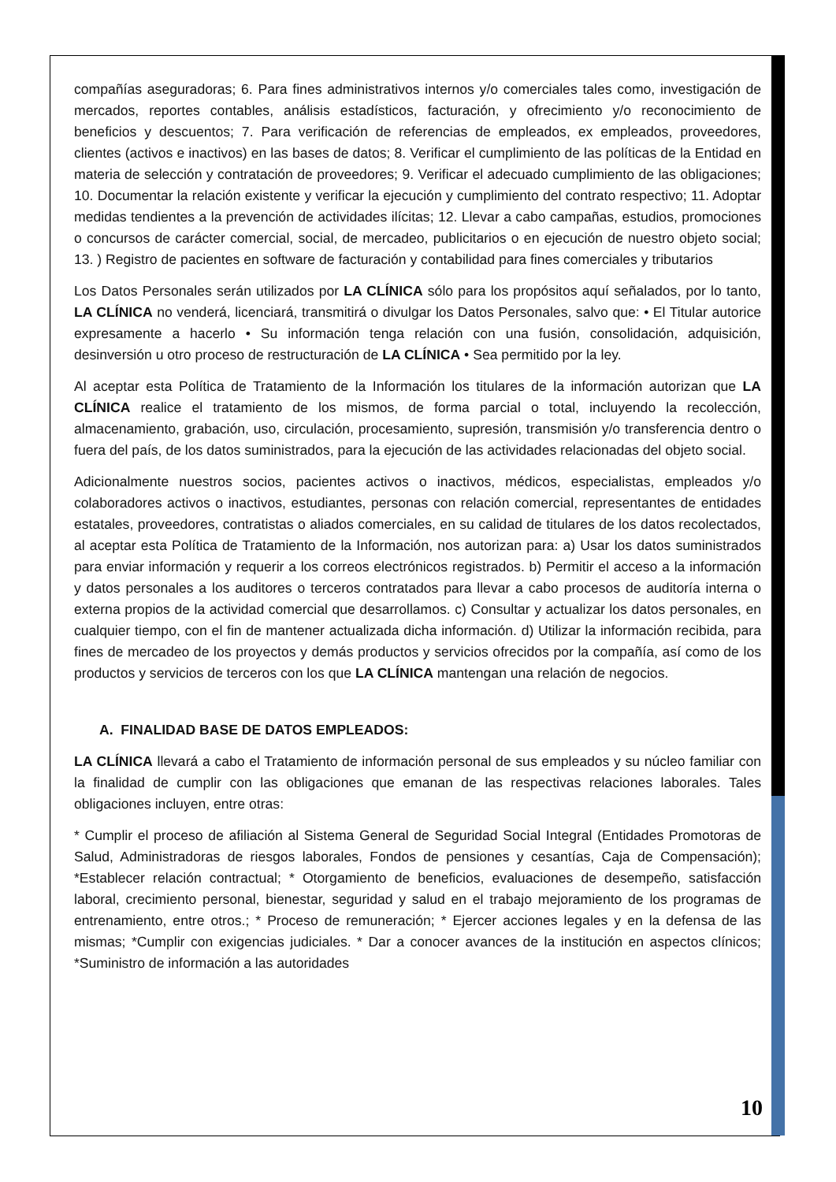compañías aseguradoras; 6. Para fines administrativos internos y/o comerciales tales como, investigación de mercados, reportes contables, análisis estadísticos, facturación, y ofrecimiento y/o reconocimiento de beneficios y descuentos; 7. Para verificación de referencias de empleados, ex empleados, proveedores, clientes (activos e inactivos) en las bases de datos; 8. Verificar el cumplimiento de las políticas de la Entidad en materia de selección y contratación de proveedores; 9. Verificar el adecuado cumplimiento de las obligaciones; 10. Documentar la relación existente y verificar la ejecución y cumplimiento del contrato respectivo; 11. Adoptar medidas tendientes a la prevención de actividades ilícitas; 12. Llevar a cabo campañas, estudios, promociones o concursos de carácter comercial, social, de mercadeo, publicitarios o en ejecución de nuestro objeto social; 13. ) Registro de pacientes en software de facturación y contabilidad para fines comerciales y tributarios
Los Datos Personales serán utilizados por LA CLÍNICA sólo para los propósitos aquí señalados, por lo tanto, LA CLÍNICA no venderá, licenciará, transmitirá o divulgar los Datos Personales, salvo que: • El Titular autorice expresamente a hacerlo • Su información tenga relación con una fusión, consolidación, adquisición, desinversión u otro proceso de restructuración de LA CLÍNICA • Sea permitido por la ley.
Al aceptar esta Política de Tratamiento de la Información los titulares de la información autorizan que LA CLÍNICA realice el tratamiento de los mismos, de forma parcial o total, incluyendo la recolección, almacenamiento, grabación, uso, circulación, procesamiento, supresión, transmisión y/o transferencia dentro o fuera del país, de los datos suministrados, para la ejecución de las actividades relacionadas del objeto social.
Adicionalmente nuestros socios, pacientes activos o inactivos, médicos, especialistas, empleados y/o colaboradores activos o inactivos, estudiantes, personas con relación comercial, representantes de entidades estatales, proveedores, contratistas o aliados comerciales, en su calidad de titulares de los datos recolectados, al aceptar esta Política de Tratamiento de la Información, nos autorizan para: a) Usar los datos suministrados para enviar información y requerir a los correos electrónicos registrados. b) Permitir el acceso a la información y datos personales a los auditores o terceros contratados para llevar a cabo procesos de auditoría interna o externa propios de la actividad comercial que desarrollamos. c) Consultar y actualizar los datos personales, en cualquier tiempo, con el fin de mantener actualizada dicha información. d) Utilizar la información recibida, para fines de mercadeo de los proyectos y demás productos y servicios ofrecidos por la compañía, así como de los productos y servicios de terceros con los que LA CLÍNICA mantengan una relación de negocios.
A. FINALIDAD BASE DE DATOS EMPLEADOS:
LA CLÍNICA llevará a cabo el Tratamiento de información personal de sus empleados y su núcleo familiar con la finalidad de cumplir con las obligaciones que emanan de las respectivas relaciones laborales. Tales obligaciones incluyen, entre otras:
* Cumplir el proceso de afiliación al Sistema General de Seguridad Social Integral (Entidades Promotoras de Salud, Administradoras de riesgos laborales, Fondos de pensiones y cesantías, Caja de Compensación); *Establecer relación contractual; * Otorgamiento de beneficios, evaluaciones de desempeño, satisfacción laboral, crecimiento personal, bienestar, seguridad y salud en el trabajo mejoramiento de los programas de entrenamiento, entre otros.; * Proceso de remuneración; * Ejercer acciones legales y en la defensa de las mismas; *Cumplir con exigencias judiciales. * Dar a conocer avances de la institución en aspectos clínicos; *Suministro de información a las autoridades
10